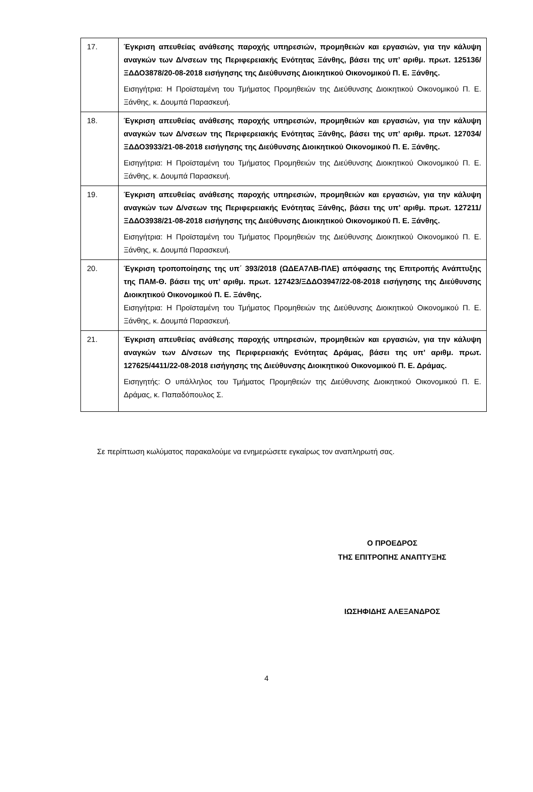| 17. | Έγκριση απευθείας ανάθεσης παροχής υπηρεσιών, προμηθειών και εργασιών, για την κάλυψη αναγκών των Δ/νσεων της Περιφερειακής Ενότητας Ξάνθης, βάσει της υπ’ αριθμ. πρωτ. 125136/ΞΔΔΟ3878/20-08-2018 εισήγησης της Διεύθυνσης Διοικητικού Οικονομικού Π. Ε. Ξάνθης. Εισηγήτρια: Η Προϊσταμένη του Τμήματος Προμηθειών της Διεύθυνσης Διοικητικού Οικονομικού Π. Ε. Ξάνθης, κ. Δουμπά Παρασκευή. |
| 18. | Έγκριση απευθείας ανάθεσης παροχής υπηρεσιών, προμηθειών και εργασιών, για την κάλυψη αναγκών των Δ/νσεων της Περιφερειακής Ενότητας Ξάνθης, βάσει της υπ’ αριθμ. πρωτ. 127034/ΞΔΔΟ3933/21-08-2018 εισήγησης της Διεύθυνσης Διοικητικού Οικονομικού Π. Ε. Ξάνθης. Εισηγήτρια: Η Προϊσταμένη του Τμήματος Προμηθειών της Διεύθυνσης Διοικητικού Οικονομικού Π. Ε. Ξάνθης, κ. Δουμπά Παρασκευή. |
| 19. | Έγκριση απευθείας ανάθεσης παροχής υπηρεσιών, προμηθειών και εργασιών, για την κάλυψη αναγκών των Δ/νσεων της Περιφερειακής Ενότητας Ξάνθης, βάσει της υπ’ αριθμ. πρωτ. 127211/ΞΔΔΟ3938/21-08-2018 εισήγησης της Διεύθυνσης Διοικητικού Οικονομικού Π. Ε. Ξάνθης. Εισηγήτρια: Η Προϊσταμένη του Τμήματος Προμηθειών της Διεύθυνσης Διοικητικού Οικονομικού Π. Ε. Ξάνθης, κ. Δουμπά Παρασκευή. |
| 20. | Έγκριση τροποποίησης της υπ΄ 393/2018 (ΩΔΕΑ7ΛΒ-ΠΛΕ) απόφασης της Επιτροπής Ανάπτυξης της ΠΑΜ-Θ. βάσει της υπ’ αριθμ. πρωτ. 127423/ΞΔΔΟ3947/22-08-2018 εισήγησης της Διεύθυνσης Διοικητικού Οικονομικού Π. Ε. Ξάνθης. Εισηγήτρια: Η Προϊσταμένη του Τμήματος Προμηθειών της Διεύθυνσης Διοικητικού Οικονομικού Π. Ε. Ξάνθης, κ. Δουμπά Παρασκευή. |
| 21. | Έγκριση απευθείας ανάθεσης παροχής υπηρεσιών, προμηθειών και εργασιών, για την κάλυψη αναγκών των Δ/νσεων της Περιφερειακής Ενότητας Δράμας, βάσει της υπ’ αριθμ. πρωτ. 127625/4411/22-08-2018 εισήγησης της Διεύθυνσης Διοικητικού Οικονομικού Π. Ε. Δράμας. Εισηγητής: Ο υπάλληλος του Τμήματος Προμηθειών της Διεύθυνσης Διοικητικού Οικονομικού Π. Ε. Δράμας, κ. Παπαδόπουλος Σ. |
Σε περίπτωση κωλύματος παρακαλούμε να ενημερώσετε εγκαίρως τον αναπληρωτή σας.
Ο ΠΡΟΕΔΡΟΣ
ΤΗΣ ΕΠΙΤΡΟΠΗΣ ΑΝΑΠΤΥΞΗΣ
ΙΩΣΗΦΙΔΗΣ ΑΛΕΞΑΝΔΡΟΣ
4